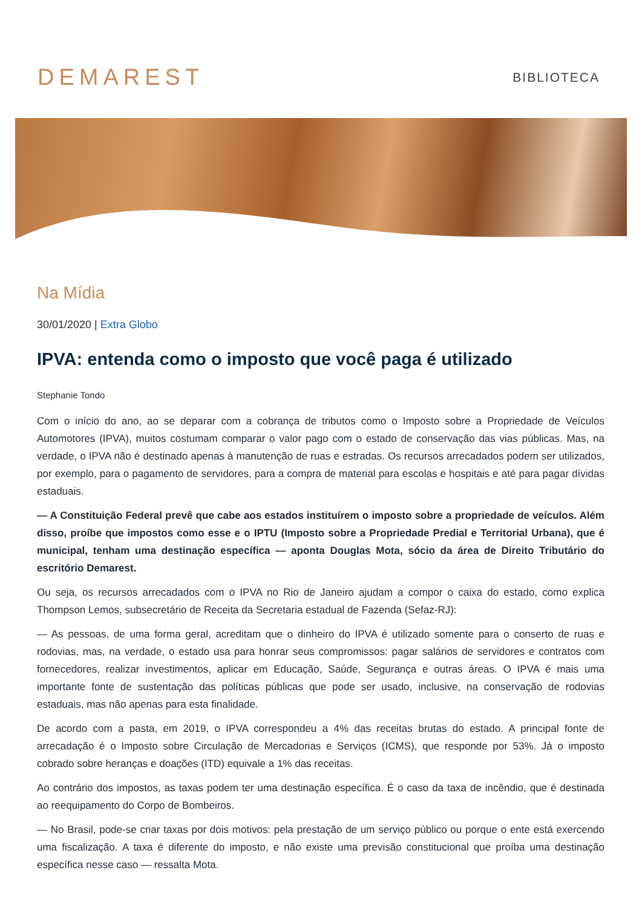DEMAREST
BIBLIOTECA
Na Mídia
30/01/2020 | Extra Globo
IPVA: entenda como o imposto que você paga é utilizado
Stephanie Tondo
Com o início do ano, ao se deparar com a cobrança de tributos como o Imposto sobre a Propriedade de Veículos Automotores (IPVA), muitos costumam comparar o valor pago com o estado de conservação das vias públicas. Mas, na verdade, o IPVA não é destinado apenas à manutenção de ruas e estradas. Os recursos arrecadados podem ser utilizados, por exemplo, para o pagamento de servidores, para a compra de material para escolas e hospitais e até para pagar dívidas estaduais.
— A Constituição Federal prevê que cabe aos estados instituírem o imposto sobre a propriedade de veículos. Além disso, proíbe que impostos como esse e o IPTU (Imposto sobre a Propriedade Predial e Territorial Urbana), que é municipal, tenham uma destinação específica — aponta Douglas Mota, sócio da área de Direito Tributário do escritório Demarest.
Ou seja, os recursos arrecadados com o IPVA no Rio de Janeiro ajudam a compor o caixa do estado, como explica Thompson Lemos, subsecretário de Receita da Secretaria estadual de Fazenda (Sefaz-RJ):
— As pessoas, de uma forma geral, acreditam que o dinheiro do IPVA é utilizado somente para o conserto de ruas e rodovias, mas, na verdade, o estado usa para honrar seus compromissos: pagar salários de servidores e contratos com fornecedores, realizar investimentos, aplicar em Educação, Saúde, Segurança e outras áreas. O IPVA é mais uma importante fonte de sustentação das políticas públicas que pode ser usado, inclusive, na conservação de rodovias estaduais, mas não apenas para esta finalidade.
De acordo com a pasta, em 2019, o IPVA correspondeu a 4% das receitas brutas do estado. A principal fonte de arrecadação é o Imposto sobre Circulação de Mercadorias e Serviços (ICMS), que responde por 53%. Já o imposto cobrado sobre heranças e doações (ITD) equivale a 1% das receitas.
Ao contrário dos impostos, as taxas podem ter uma destinação específica. É o caso da taxa de incêndio, que é destinada ao reequipamento do Corpo de Bombeiros.
— No Brasil, pode-se criar taxas por dois motivos: pela prestação de um serviço público ou porque o ente está exercendo uma fiscalização. A taxa é diferente do imposto, e não existe uma previsão constitucional que proíba uma destinação específica nesse caso — ressalta Mota.